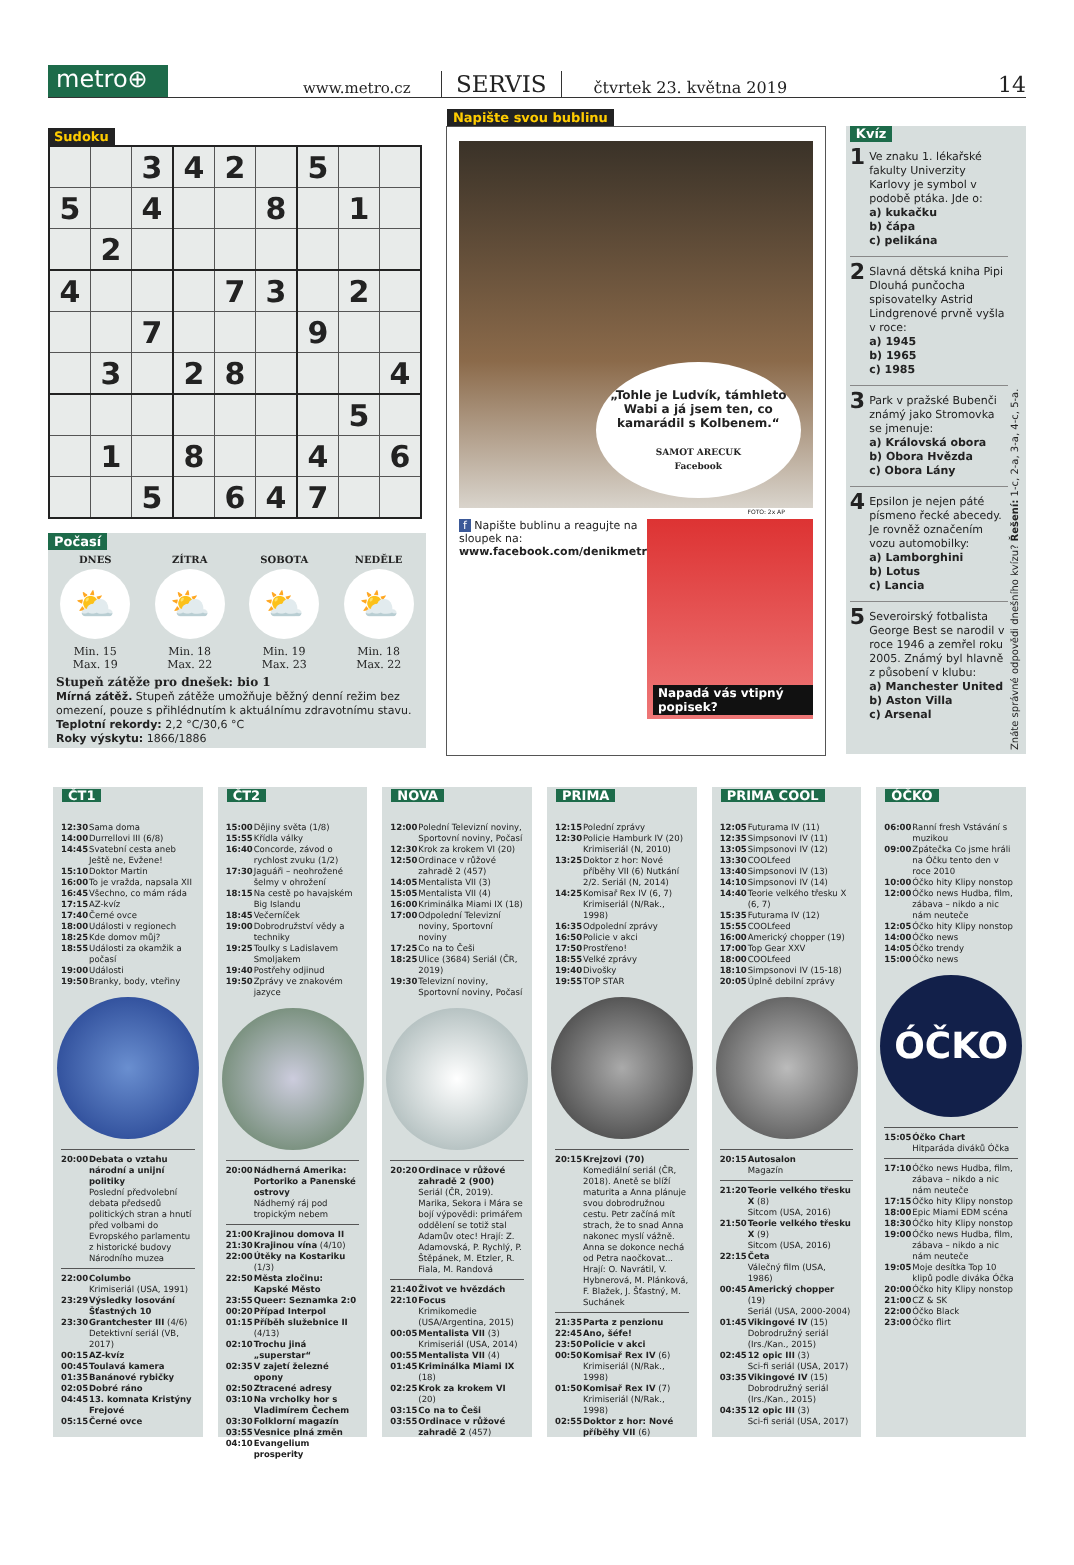metro⊕
www.metro.cz
SERVIS
čtvrtek 23. května 2019
14
Sudoku
| | | 3 | 4 | 2 | | 5 | | |
| 5 | | 4 | | | 8 | | 1 | |
| | 2 | | | | | | | |
| 4 | | | | 7 | 3 | | 2 | |
| | | 7 | | | | 9 | | |
| | 3 | | 2 | 8 | | | | 4 |
| | | | | | | | 5 | |
| | 1 | | 8 | | | 4 | | 6 |
| | | 5 | | 6 | 4 | 7 | | |
Počasí
DNES
⛅
Min. 15
Max. 19
ZÍTRA
⛅
Min. 18
Max. 22
SOBOTA
⛅
Min. 19
Max. 23
NEDĚLE
⛅
Min. 18
Max. 22
Stupeň zátěže pro dnešek: bio 1
Mírná zátěž. Stupeň zátěže umožňuje běžný denní režim bez omezení, pouze s přihlédnutím k aktuálnímu zdravotnímu stavu.
Teplotní rekordy: 2,2 °C/30,6 °C
Roky výskytu: 1866/1886
Napište svou bublinu
„Tohle je Ludvík, támhleto Wabi a já jsem ten, co kamarádil s Kolbenem.“
SAMOT ARECUK
Facebook
FOTO: 2x AP
f Napište bublinu a reagujte na sloupek na:
www.facebook.com/denikmetro
Napadá vás vtipný popisek?
Kvíz
1
Ve znaku 1. lékařské fakulty Univerzity Karlovy je symbol v podobě ptáka. Jde o:
a) kukačku
b) čápa
c) pelikána
2
Slavná dětská kniha Pipi Dlouhá punčocha spisovatelky Astrid Lindgrenové prvně vyšla v roce:
a) 1945
b) 1965
c) 1985
3
Park v pražské Bubenči známý jako Stromovka se jmenuje:
a) Královská obora
b) Obora Hvězda
c) Obora Lány
4
Epsilon je nejen páté písmeno řecké abecedy. Je rovněž označením vozu automobilky:
a) Lamborghini
b) Lotus
c) Lancia
5
Severoirský fotbalista George Best se narodil v roce 1946 a zemřel roku 2005. Známý byl hlavně z působení v klubu:
a) Manchester United
b) Aston Villa
c) Arsenal
Znáte správné odpovědi dnešního kvízu? Řešení: 1-c, 2-a, 3-a, 4-c, 5-a.
ČT1
12:30 Sama doma
14:00 Durrellovi III (6/8)
14:45 Svatební cesta aneb Ještě ne, Evžene!
15:10 Doktor Martin
16:00 To je vražda, napsala XII
16:45 Všechno, co mám ráda
17:15 AZ-kvíz
17:40 Černé ovce
18:00 Události v regionech
18:25 Kde domov můj?
18:55 Události za okamžik a počasí
19:00 Události
19:50 Branky, body, vteřiny
20:00 Debata o vztahu národní a unijní politiky
Poslední předvolební debata předsedů politických stran a hnutí před volbami do Evropského parlamentu z historické budovy Národního muzea
22:00 Columbo
Krimiseriál (USA, 1991)
23:29 Výsledky losování Šťastných 10
23:30 Grantchester III (4/6)
Detektivní seriál (VB, 2017)
00:15 AZ-kvíz
00:45 Toulavá kamera
01:35 Banánové rybičky
02:05 Dobré ráno
04:45 13. komnata Kristýny Frejové
05:15 Černé ovce
ČT2
15:00 Dějiny světa (1/8)
15:55 Křídla války
16:40 Concorde, závod o rychlost zvuku (1/2)
17:30 Jaguáři – neohrožené šelmy v ohrožení
18:15 Na cestě po havajském Big Islandu
18:45 Večerníček
19:00 Dobrodružství vědy a techniky
19:25 Toulky s Ladislavem Smoljakem
19:40 Postřehy odjinud
19:50 Zprávy ve znakovém jazyce
20:00 Nádherná Amerika: Portoriko a Panenské ostrovy
Nádherný ráj pod tropickým nebem
21:00 Krajinou domova II
21:30 Krajinou vína (4/10)
22:00 Útěky na Kostariku (1/3)
22:50 Města zločinu: Kapské Město
23:55 Queer: Seznamka 2:0
00:20 Případ Interpol
01:15 Příběh služebnice II (4/13)
02:10 Trochu jiná „superstar“
02:35 V zajetí železné opony
02:50 Ztracené adresy
03:10 Na vrcholky hor s Vladimírem Čechem
03:30 Folklorní magazín
03:55 Vesnice plná změn
04:10 Evangelium prosperity
NOVA
12:00 Polední Televizní noviny, Sportovní noviny, Počasí
12:30 Krok za krokem VI (20)
12:50 Ordinace v růžové zahradě 2 (457)
14:05 Mentalista VII (3)
15:05 Mentalista VII (4)
16:00 Kriminálka Miami IX (18)
17:00 Odpolední Televizní noviny, Sportovní noviny
17:25 Co na to Češi
18:25 Ulice (3684) Seriál (ČR, 2019)
19:30 Televizní noviny, Sportovní noviny, Počasí
20:20 Ordinace v růžové zahradě 2 (900)
Seriál (ČR, 2019). Marika, Sekora i Mára se bojí výpovědi: primářem oddělení se totiž stal Adamův otec! Hrají: Z. Adamovská, P. Rychlý, P. Štěpánek, M. Etzler, R. Fiala, M. Randová
21:40 Život ve hvězdách
22:10 Focus
Krimikomedie (USA/Argentina, 2015)
00:05 Mentalista VII (3)
Krimiseriál (USA, 2014)
00:55 Mentalista VII (4)
01:45 Kriminálka Miami IX (18)
02:25 Krok za krokem VI (20)
03:15 Co na to Češi
03:55 Ordinace v růžové zahradě 2 (457)
PRIMA
12:15 Polední zprávy
12:30 Policie Hamburk IV (20) Krimiseriál (N, 2010)
13:25 Doktor z hor: Nové příběhy VII (6) Nutkání 2/2. Seriál (N, 2014)
14:25 Komisař Rex IV (6, 7) Krimiseriál (N/Rak., 1998)
16:35 Odpolední zprávy
16:50 Policie v akci
17:50 Prostřeno!
18:55 Velké zprávy
19:40 Divošky
19:55 TOP STAR
20:15 Krejzovi (70)
Komediální seriál (ČR, 2018). Anetě se blíží maturita a Anna plánuje svou dobrodružnou cestu. Petr začíná mít strach, že to snad Anna nakonec myslí vážně. Anna se dokonce nechá od Petra naočkovat... Hrají: O. Navrátil, V. Hybnerová, M. Plánková, F. Blažek, J. Šťastný, M. Suchánek
21:35 Parta z penzionu
22:45 Ano, šéfe!
23:50 Policie v akci
00:50 Komisař Rex IV (6)
Krimiseriál (N/Rak., 1998)
01:50 Komisař Rex IV (7)
Krimiseriál (N/Rak., 1998)
02:55 Doktor z hor: Nové příběhy VII (6)
PRIMA COOL
12:05 Futurama IV (11)
12:35 Simpsonovi IV (11)
13:05 Simpsonovi IV (12)
13:30 COOLfeed
13:40 Simpsonovi IV (13)
14:10 Simpsonovi IV (14)
14:40 Teorie velkého třesku X (6, 7)
15:35 Futurama IV (12)
15:55 COOLfeed
16:00 Americký chopper (19)
17:00 Top Gear XXV
18:00 COOLfeed
18:10 Simpsonovi IV (15-18)
20:05 Úplně debilní zprávy
20:15 Autosalon
Magazín
21:20 Teorie velkého třesku X (8)
Sitcom (USA, 2016)
21:50 Teorie velkého třesku X (9)
Sitcom (USA, 2016)
22:15 Četa
Válečný film (USA, 1986)
00:45 Americký chopper (19)
Seriál (USA, 2000-2004)
01:45 Vikingové IV (15)
Dobrodružný seriál (Irs./Kan., 2015)
02:45 12 opic III (3)
Sci-fi seriál (USA, 2017)
03:35 Vikingové IV (15)
Dobrodružný seriál (Irs./Kan., 2015)
04:35 12 opic III (3)
Sci-fi seriál (USA, 2017)
ÓČKO
06:00 Ranní fresh Vstávání s muzikou
09:00 Zpátečka Co jsme hráli na Óčku tento den v roce 2010
10:00 Óčko hity Klipy nonstop
12:00 Óčko news Hudba, film, zábava – nikdo a nic nám neuteče
12:05 Óčko hity Klipy nonstop
14:00 Óčko news
14:05 Óčko trendy
15:00 Óčko news
ÓČKO
15:05 Óčko Chart
Hitparáda diváků Óčka
17:10 Óčko news Hudba, film, zábava – nikdo a nic nám neuteče
17:15 Óčko hity Klipy nonstop
18:00 Epic Miami EDM scéna
18:30 Óčko hity Klipy nonstop
19:00 Óčko news Hudba, film, zábava – nikdo a nic nám neuteče
19:05 Moje desítka Top 10 klipů podle diváka Óčka
20:00 Óčko hity Klipy nonstop
21:00 CZ & SK
22:00 Óčko Black
23:00 Óčko flirt